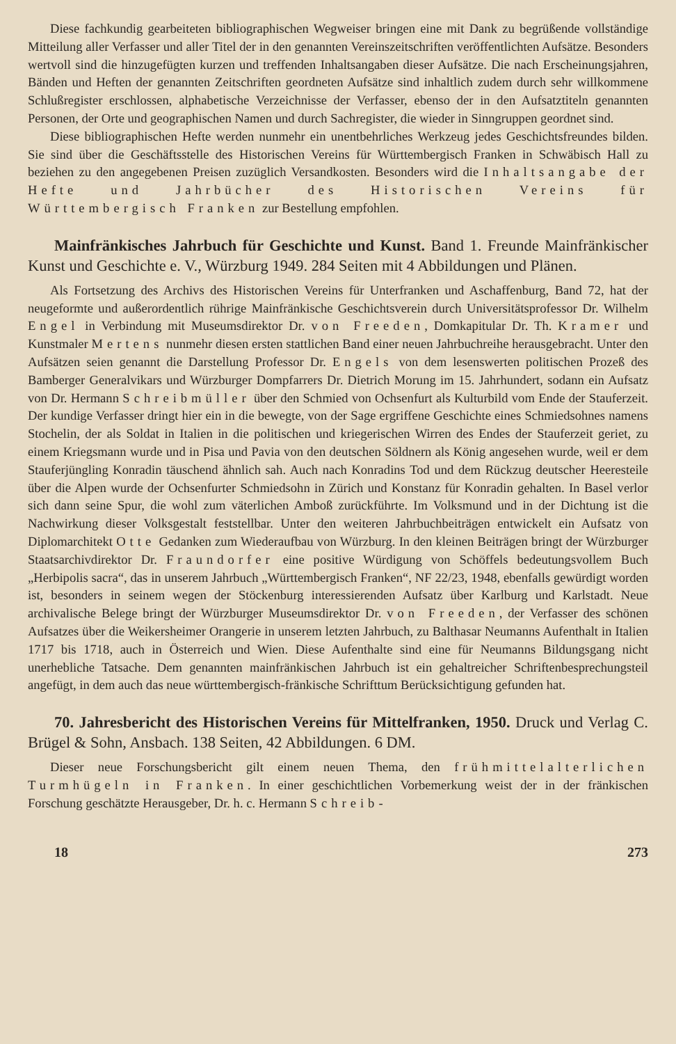Diese fachkundig gearbeiteten bibliographischen Wegweiser bringen eine mit Dank zu begrüßende vollständige Mitteilung aller Verfasser und aller Titel der in den genannten Vereinszeitschriften veröffentlichten Aufsätze. Besonders wertvoll sind die hinzugefügten kurzen und treffenden Inhaltsangaben dieser Aufsätze. Die nach Erscheinungsjahren, Bänden und Heften der genannten Zeitschriften geordneten Aufsätze sind inhaltlich zudem durch sehr willkommene Schlußregister erschlossen, alphabetische Verzeichnisse der Verfasser, ebenso der in den Aufsatztiteln genannten Personen, der Orte und geographischen Namen und durch Sachregister, die wieder in Sinngruppen geordnet sind.
Diese bibliographischen Hefte werden nunmehr ein unentbehrliches Werkzeug jedes Geschichtsfreundes bilden. Sie sind über die Geschäftsstelle des Historischen Vereins für Württembergisch Franken in Schwäbisch Hall zu beziehen zu den angegebenen Preisen zuzüglich Versandkosten. Besonders wird die Inhaltsangabe der Hefte und Jahrbücher des Historischen Vereins für Württembergisch Franken zur Bestellung empfohlen.
Mainfränkisches Jahrbuch für Geschichte und Kunst. Band 1. Freunde Mainfränkischer Kunst und Geschichte e. V., Würzburg 1949. 284 Seiten mit 4 Abbildungen und Plänen.
Als Fortsetzung des Archivs des Historischen Vereins für Unterfranken und Aschaffenburg, Band 72, hat der neugeformte und außerordentlich rührige Mainfränkische Geschichtsverein durch Universitätsprofessor Dr. Wilhelm Engel in Verbindung mit Museumsdirektor Dr. von Freeden, Domkapitular Dr. Th. Kramer und Kunstmaler Mertens nunmehr diesen ersten stattlichen Band einer neuen Jahrbuchreihe herausgebracht. Unter den Aufsätzen seien genannt die Darstellung Professor Dr. Engels von dem lesenswerten politischen Prozeß des Bamberger Generalvikars und Würzburger Dompfarrers Dr. Dietrich Morung im 15. Jahrhundert, sodann ein Aufsatz von Dr. Hermann Schreibmüller über den Schmied von Ochsenfurt als Kulturbild vom Ende der Stauferzeit. Der kundige Verfasser dringt hier ein in die bewegte, von der Sage ergriffene Geschichte eines Schmiedsohnes namens Stochelin, der als Soldat in Italien in die politischen und kriegerischen Wirren des Endes der Stauferzeit geriet, zu einem Kriegsmann wurde und in Pisa und Pavia von den deutschen Söldnern als König angesehen wurde, weil er dem Stauferjüngling Konradin täuschend ähnlich sah. Auch nach Konradins Tod und dem Rückzug deutscher Heeresteile über die Alpen wurde der Ochsenfurter Schmiedsohn in Zürich und Konstanz für Konradin gehalten. In Basel verlor sich dann seine Spur, die wohl zum väterlichen Amboß zurückführte. Im Volksmund und in der Dichtung ist die Nachwirkung dieser Volksgestalt feststellbar. Unter den weiteren Jahrbuchbeiträgen entwickelt ein Aufsatz von Diplomarchitekt Otte Gedanken zum Wiederaufbau von Würzburg. In den kleinen Beiträgen bringt der Würzburger Staatsarchivdirektor Dr. Fraundorfer eine positive Würdigung von Schöffels bedeutungsvollem Buch „Herbipolis sacra“, das in unserem Jahrbuch „Württembergisch Franken“, NF 22/23, 1948, ebenfalls gewürdigt worden ist, besonders in seinem wegen der Stöckenburg interessierenden Aufsatz über Karlburg und Karlstadt. Neue archivalische Belege bringt der Würzburger Museumsdirektor Dr. von Freeden, der Verfasser des schönen Aufsatzes über die Weikersheimer Orangerie in unserem letzten Jahrbuch, zu Balthasar Neumanns Aufenthalt in Italien 1717 bis 1718, auch in Österreich und Wien. Diese Aufenthalte sind eine für Neumanns Bildungsgang nicht unerhebliche Tatsache. Dem genannten mainfränkischen Jahrbuch ist ein gehaltreicher Schriftenbesprechungsteil angefügt, in dem auch das neue württembergisch-fränkische Schrifttum Berücksichtigung gefunden hat.
70. Jahresbericht des Historischen Vereins für Mittelfranken, 1950. Druck und Verlag C. Brügel & Sohn, Ansbach. 138 Seiten, 42 Abbildungen. 6 DM.
Dieser neue Forschungsbericht gilt einem neuen Thema, den frühmittelalterlichen Turmhügeln in Franken. In einer geschichtlichen Vorbemerkung weist der in der fränkischen Forschung geschätzte Herausgeber, Dr. h. c. Hermann Schreib-
18 273